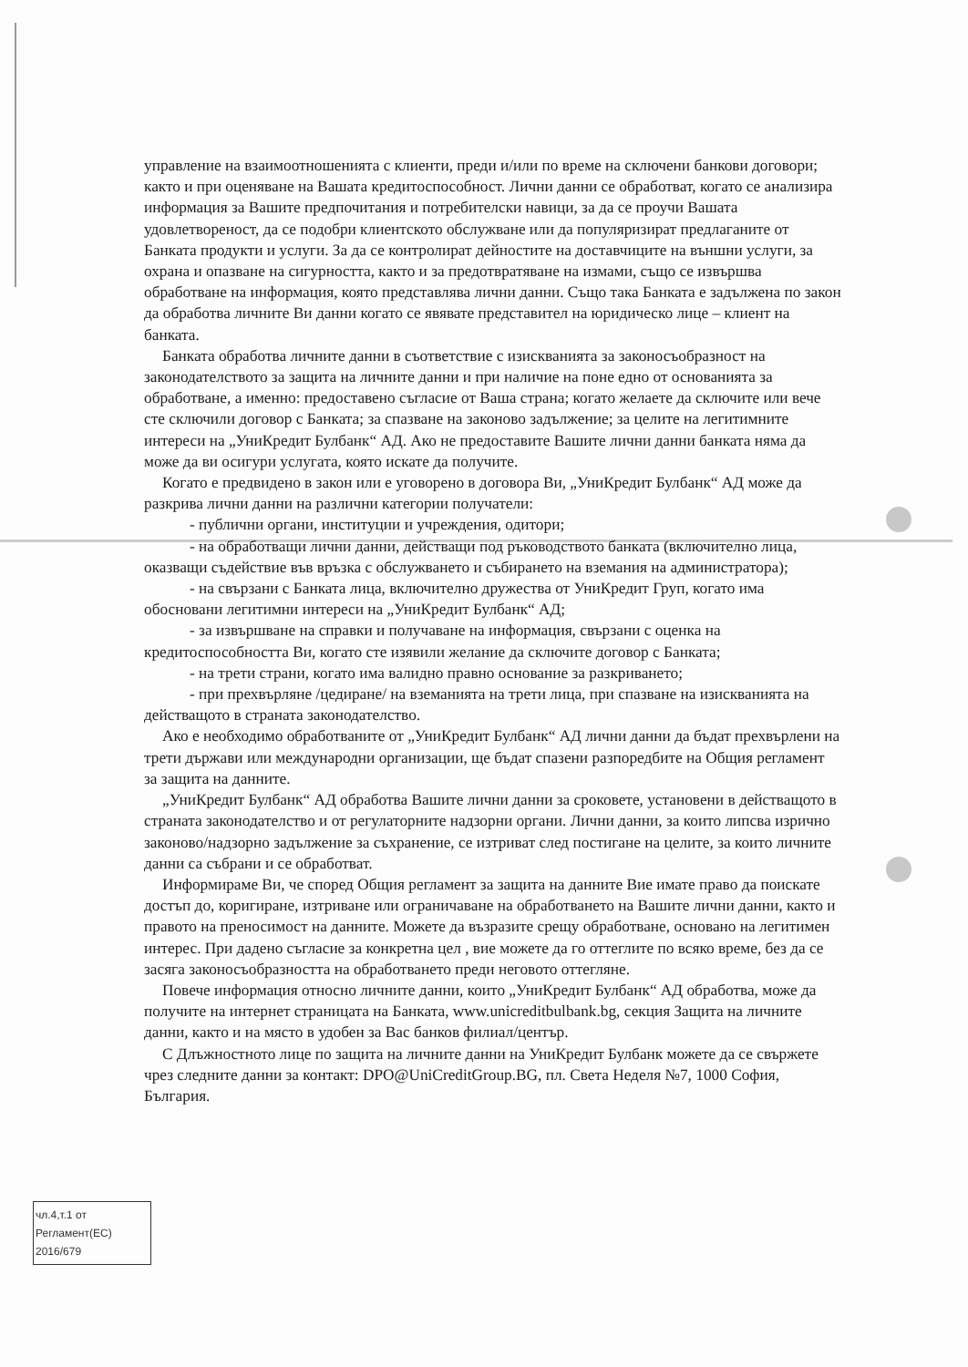управление на взаимоотношенията с клиенти, преди и/или по време на сключени банкови договори; както и при оценяване на Вашата кредитоспособност. Лични данни се обработват, когато се анализира информация за Вашите предпочитания и потребителски навици, за да се проучи Вашата удовлетвореност, да се подобри клиентското обслужване или да популяризират предлаганите от Банката продукти и услуги. За да се контролират дейностите на доставчиците на външни услуги, за охрана и опазване на сигурността, както и за предотвратяване на измами, също се извършва обработване на информация, която представлява лични данни. Също така Банката е задължена по закон да обработва личните Ви данни когато се явявате представител на юридическо лице – клиент на банката.
Банката обработва личните данни в съответствие с изискванията за законосъобразност на законодателството за защита на личните данни и при наличие на поне едно от основанията за обработване, а именно: предоставено съгласие от Ваша страна; когато желаете да сключите или вече сте сключили договор с Банката; за спазване на законово задължение; за целите на легитимните интереси на „УниКредит Булбанк“ АД. Ако не предоставите Вашите лични данни банката няма да може да ви осигури услугата, която искате да получите.
Когато е предвидено в закон или е уговорено в договора Ви, „УниКредит Булбанк“ АД може да разкрива лични данни на различни категории получатели:
- публични органи, институции и учреждения, одитори;
- на обработващи лични данни, действащи под ръководството банката (включително лица, оказващи съдействие във връзка с обслужването и събирането на вземания на администратора);
- на свързани с Банката лица, включително дружества от УниКредит Груп, когато има обосновани легитимни интереси на „УниКредит Булбанк“ АД;
- за извършване на справки и получаване на информация, свързани с оценка на кредитоспособността Ви, когато сте изявили желание да сключите договор с Банката;
- на трети страни, когато има валидно правно основание за разкриването;
- при прехвърляне /цедиране/ на вземанията на трети лица, при спазване на изискванията на действащото в страната законодателство.
Ако е необходимо обработваните от „УниКредит Булбанк“ АД лични данни да бъдат прехвърлени на трети държави или международни организации, ще бъдат спазени разпоредбите на Общия регламент за защита на данните.
„УниКредит Булбанк“ АД обработва Вашите лични данни за сроковете, установени в действащото в страната законодателство и от регулаторните надзорни органи. Лични данни, за които липсва изрично законово/надзорно задължение за съхранение, се изтриват след постигане на целите, за които личните данни са събрани и се обработват.
Информираме Ви, че според Общия регламент за защита на данните Вие имате право да поискате достъп до, коригиране, изтриване или ограничаване на обработването на Вашите лични данни, както и правото на преносимост на данните. Можете да възразите срещу обработване, основано на легитимен интерес. При дадено съгласие за конкретна цел , вие можете да го оттеглите по всяко време, без да се засяга законосъобразността на обработването преди неговото оттегляне.
Повече информация относно личните данни, които „УниКредит Булбанк“ АД обработва, може да получите на интернет страницата на Банката, www.unicreditbulbank.bg, секция Защита на личните данни, както и на място в удобен за Вас банков филиал/център.
С Длъжностното лице по защита на личните данни на УниКредит Булбанк можете да се свържете чрез следните данни за контакт: DPO@UniCreditGroup.BG, пл. Света Неделя №7, 1000 София, България.
чл.4,т.1 от
Регламент(ЕС)
2016/679